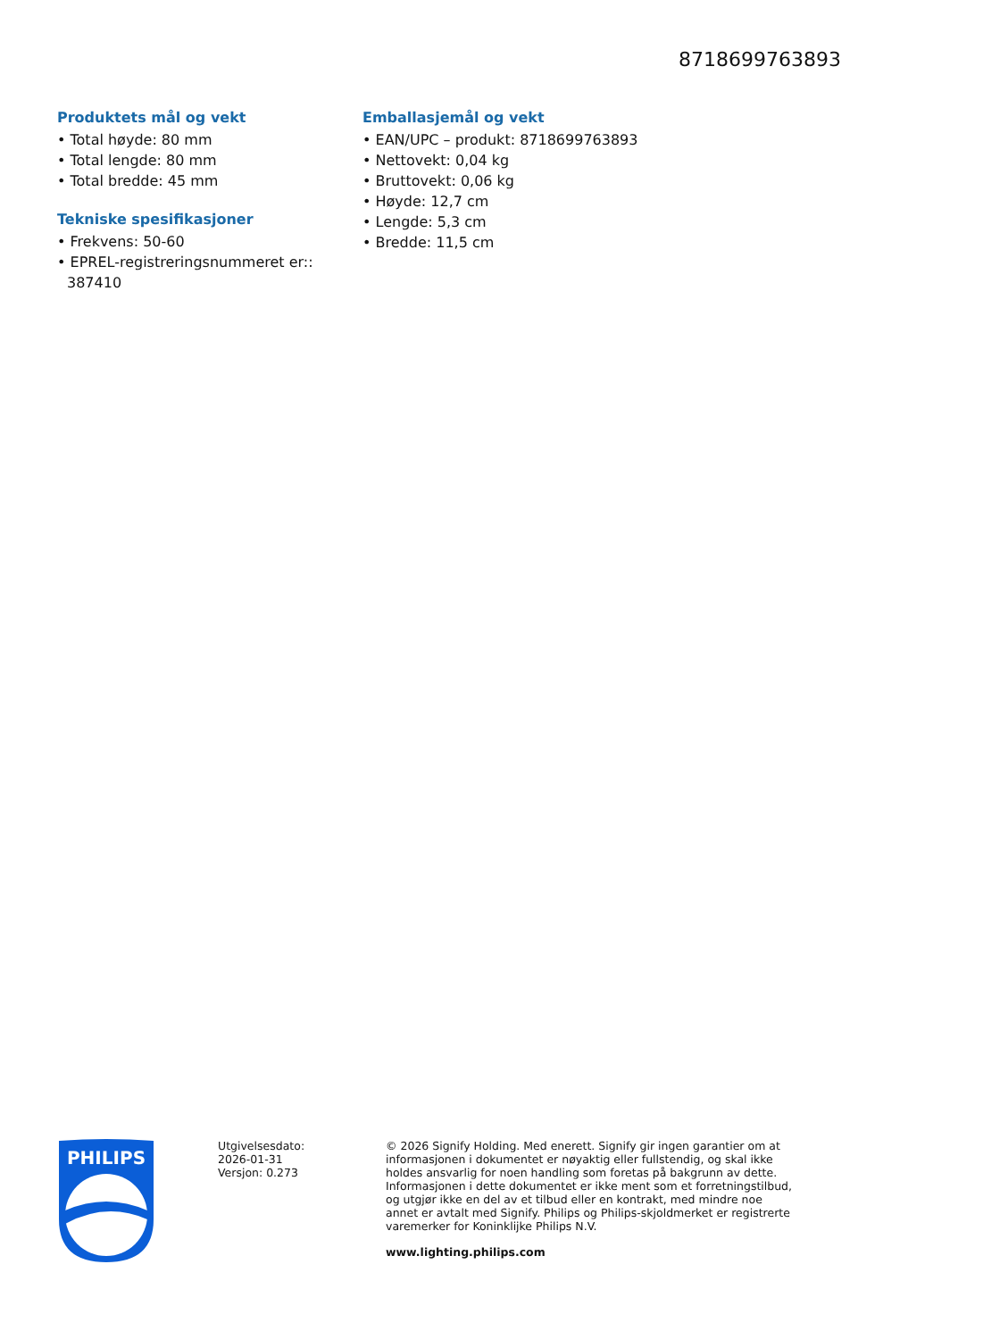8718699763893
Produktets mål og vekt
• Total høyde: 80 mm
• Total lengde: 80 mm
• Total bredde: 45 mm
Tekniske spesifikasjoner
• Frekvens: 50-60
• EPREL-registreringsnummeret er:: 387410
Emballasjemål og vekt
• EAN/UPC – produkt: 8718699763893
• Nettovekt: 0,04 kg
• Bruttovekt: 0,06 kg
• Høyde: 12,7 cm
• Lengde: 5,3 cm
• Bredde: 11,5 cm
PHILIPS
Utgivelsesdato:
2026-01-31
Versjon: 0.273
© 2026 Signify Holding. Med enerett. Signify gir ingen garantier om at informasjonen i dokumentet er nøyaktig eller fullstendig, og skal ikke holdes ansvarlig for noen handling som foretas på bakgrunn av dette. Informasjonen i dette dokumentet er ikke ment som et forretningstilbud, og utgjør ikke en del av et tilbud eller en kontrakt, med mindre noe annet er avtalt med Signify. Philips og Philips-skjoldmerket er registrerte varemerker for Koninklijke Philips N.V.
www.lighting.philips.com